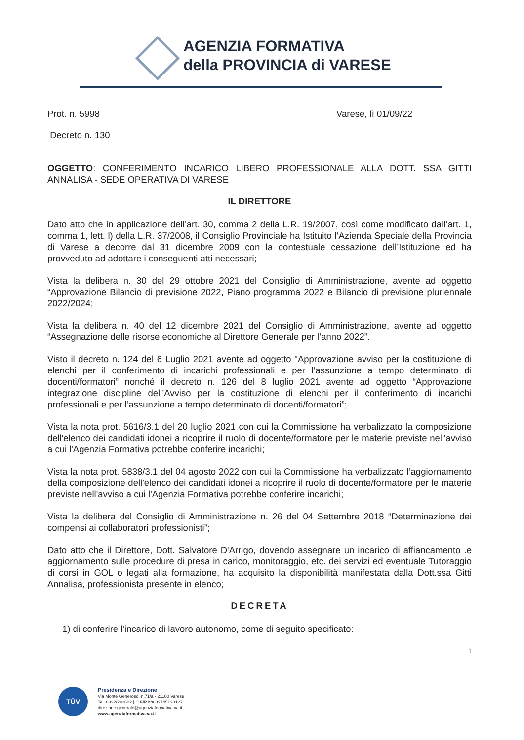AGENZIA FORMATIVA
della PROVINCIA di VARESE
Prot. n. 5998 Varese, lì 01/09/22
Decreto n. 130
OGGETTO: CONFERIMENTO INCARICO LIBERO PROFESSIONALE ALLA DOTT. SSA GITTI ANNALISA - SEDE OPERATIVA DI VARESE
IL DIRETTORE
Dato atto che in applicazione dell’art. 30, comma 2 della L.R. 19/2007, così come modificato dall’art. 1, comma 1, lett. l) della L.R. 37/2008, il Consiglio Provinciale ha Istituito l’Azienda Speciale della Provincia di Varese a decorre dal 31 dicembre 2009 con la contestuale cessazione dell’Istituzione ed ha provveduto ad adottare i conseguenti atti necessari;
Vista la delibera n. 30 del 29 ottobre 2021 del Consiglio di Amministrazione, avente ad oggetto “Approvazione Bilancio di previsione 2022, Piano programma 2022 e Bilancio di previsione pluriennale 2022/2024;
Vista la delibera n. 40 del 12 dicembre 2021 del Consiglio di Amministrazione, avente ad oggetto “Assegnazione delle risorse economiche al Direttore Generale per l’anno 2022”.
Visto il decreto n. 124 del 6 Luglio 2021 avente ad oggetto "Approvazione avviso per la costituzione di elenchi per il conferimento di incarichi professionali e per l’assunzione a tempo determinato di docenti/formatori” nonché il decreto n. 126 del 8 luglio 2021 avente ad oggetto “Approvazione integrazione discipline dell’Avviso per la costituzione di elenchi per il conferimento di incarichi professionali e per l’assunzione a tempo determinato di docenti/formatori”;
Vista la nota prot. 5616/3.1 del 20 luglio 2021 con cui la Commissione ha verbalizzato la composizione dell'elenco dei candidati idonei a ricoprire il ruolo di docente/formatore per le materie previste nell'avviso a cui l'Agenzia Formativa potrebbe conferire incarichi;
Vista la nota prot. 5838/3.1 del 04 agosto 2022 con cui la Commissione ha verbalizzato l’aggiornamento della composizione dell'elenco dei candidati idonei a ricoprire il ruolo di docente/formatore per le materie previste nell'avviso a cui l'Agenzia Formativa potrebbe conferire incarichi;
Vista la delibera del Consiglio di Amministrazione n. 26 del 04 Settembre 2018 “Determinazione dei compensi ai collaboratori professionisti”;
Dato atto che il Direttore, Dott. Salvatore D'Arrigo, dovendo assegnare un incarico di affiancamento .e aggiornamento sulle procedure di presa in carico, monitoraggio, etc. dei servizi ed eventuale Tutoraggio di corsi in GOL o legati alla formazione, ha acquisito la disponibilità manifestata dalla Dott.ssa Gitti Annalisa, professionista presente in elenco;
DECRETA
1) di conferire l'incarico di lavoro autonomo, come di seguito specificato:
1
TÜV
Presidenza e Direzione
Via Monte Generoso, n.71/a - 21100 Varese
Tel. 0332/282602 | C.F/P.IVA 02745120127
direzione.generale@agenziaformativa.va.it
www.agenziaformativa.va.it